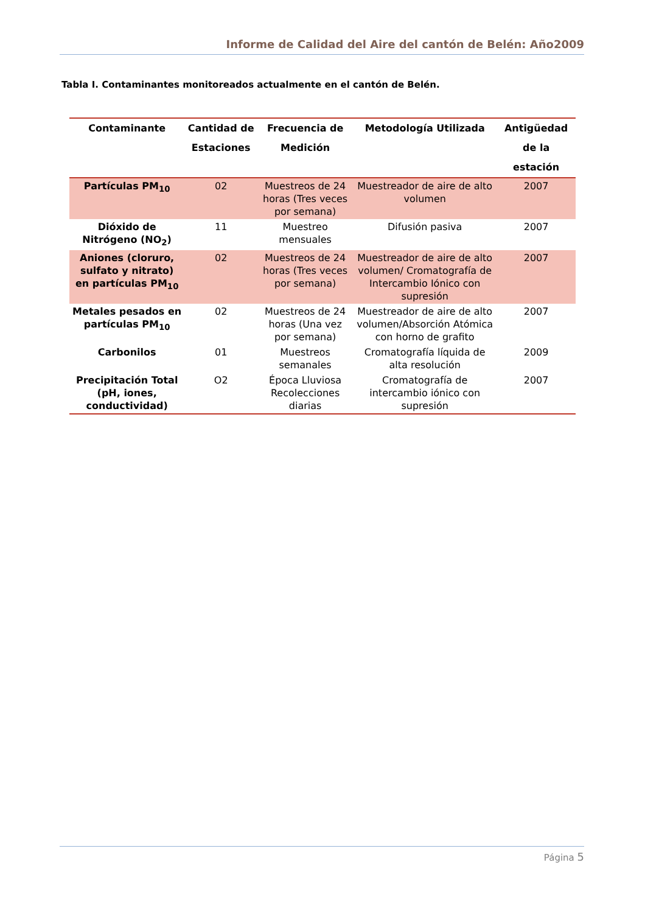Informe de Calidad del Aire del cantón de Belén: Año2009
Tabla I. Contaminantes monitoreados actualmente en el cantón de Belén.
| Contaminante | Cantidad de Estaciones | Frecuencia de Medición | Metodología Utilizada | Antigüedad de la estación |
| --- | --- | --- | --- | --- |
| Partículas PM<sub>10</sub> | 02 | Muestreos de 24 horas (Tres veces por semana) | Muestreador de aire de alto volumen | 2007 |
| Dióxido de Nitrógeno (NO<sub>2</sub>) | 11 | Muestreo mensuales | Difusión pasiva | 2007 |
| Aniones (cloruro, sulfato y nitrato) en partículas PM<sub>10</sub> | 02 | Muestreos de 24 horas (Tres veces por semana) | Muestreador de aire de alto volumen/ Cromatografía de Intercambio Iónico con supresión | 2007 |
| Metales pesados en partículas PM<sub>10</sub> | 02 | Muestreos de 24 horas (Una vez por semana) | Muestreador de aire de alto volumen/Absorción Atómica con horno de grafito | 2007 |
| Carbonilos | 01 | Muestreos semanales | Cromatografía líquida de alta resolución | 2009 |
| Precipitación Total (pH, iones, conductividad) | O2 | Época Lluviosa Recolecciones diarias | Cromatografía de intercambio iónico con supresión | 2007 |
Página 5